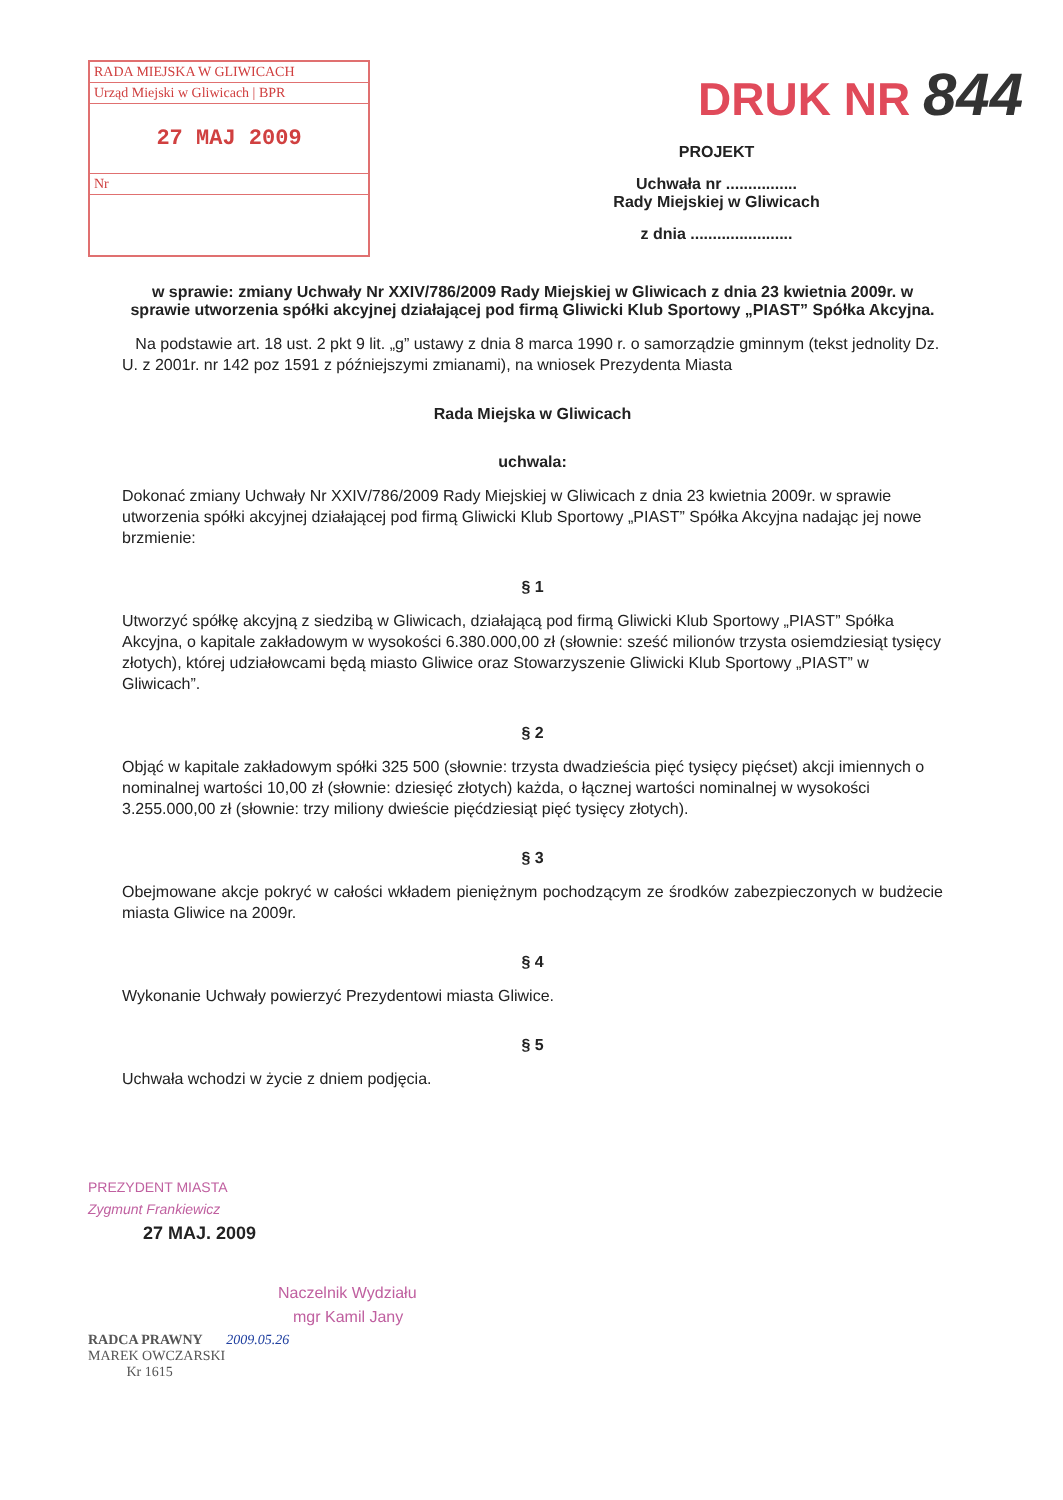RADA MIEJSKA W GLIWICACH
Urząd Miejski w Gliwicach | BPR
27 MAJ 2009
Nr
DRUK NR 844
PROJEKT
Uchwała nr ................
Rady Miejskiej w Gliwicach
z dnia .......................
w sprawie: zmiany Uchwały Nr XXIV/786/2009 Rady Miejskiej w Gliwicach z dnia 23 kwietnia 2009r. w sprawie utworzenia spółki akcyjnej działającej pod firmą Gliwicki Klub Sportowy „PIAST” Spółka Akcyjna.
Na podstawie art. 18 ust. 2 pkt 9 lit. „g” ustawy z dnia 8 marca 1990 r. o samorządzie gminnym (tekst jednolity Dz. U. z 2001r. nr 142 poz 1591 z późniejszymi zmianami), na wniosek Prezydenta Miasta
Rada Miejska w Gliwicach
uchwala:
Dokonać zmiany Uchwały Nr XXIV/786/2009 Rady Miejskiej w Gliwicach z dnia 23 kwietnia 2009r. w sprawie utworzenia spółki akcyjnej działającej pod firmą Gliwicki Klub Sportowy „PIAST” Spółka Akcyjna nadając jej nowe brzmienie:
§ 1
Utworzyć spółkę akcyjną z siedzibą w Gliwicach, działającą pod firmą Gliwicki Klub Sportowy „PIAST” Spółka Akcyjna, o kapitale zakładowym w wysokości 6.380.000,00 zł (słownie: sześć milionów trzysta osiemdziesiąt tysięcy złotych), której udziałowcami będą miasto Gliwice oraz Stowarzyszenie Gliwicki Klub Sportowy „PIAST” w Gliwicach”.
§ 2
Objąć w kapitale zakładowym spółki 325 500 (słownie: trzysta dwadzieścia pięć tysięcy pięćset) akcji imiennych o nominalnej wartości 10,00 zł (słownie: dziesięć złotych) każda, o łącznej wartości nominalnej w wysokości 3.255.000,00 zł (słownie: trzy miliony dwieście pięćdziesiąt pięć tysięcy złotych).
§ 3
Obejmowane akcje pokryć w całości wkładem pieniężnym pochodzącym ze środków zabezpieczonych w budżecie miasta Gliwice na 2009r.
§ 4
Wykonanie Uchwały powierzyć Prezydentowi miasta Gliwice.
§ 5
Uchwała wchodzi w życie z dniem podjęcia.
PREZYDENT MIASTA
Zygmunt Frankiewicz
27 MAJ. 2009
Naczelnik Wydziału
mgr Kamil Jany
RADCA PRAWNY 2009.05.26
MAREK OWCZARSKI
Kr 1615